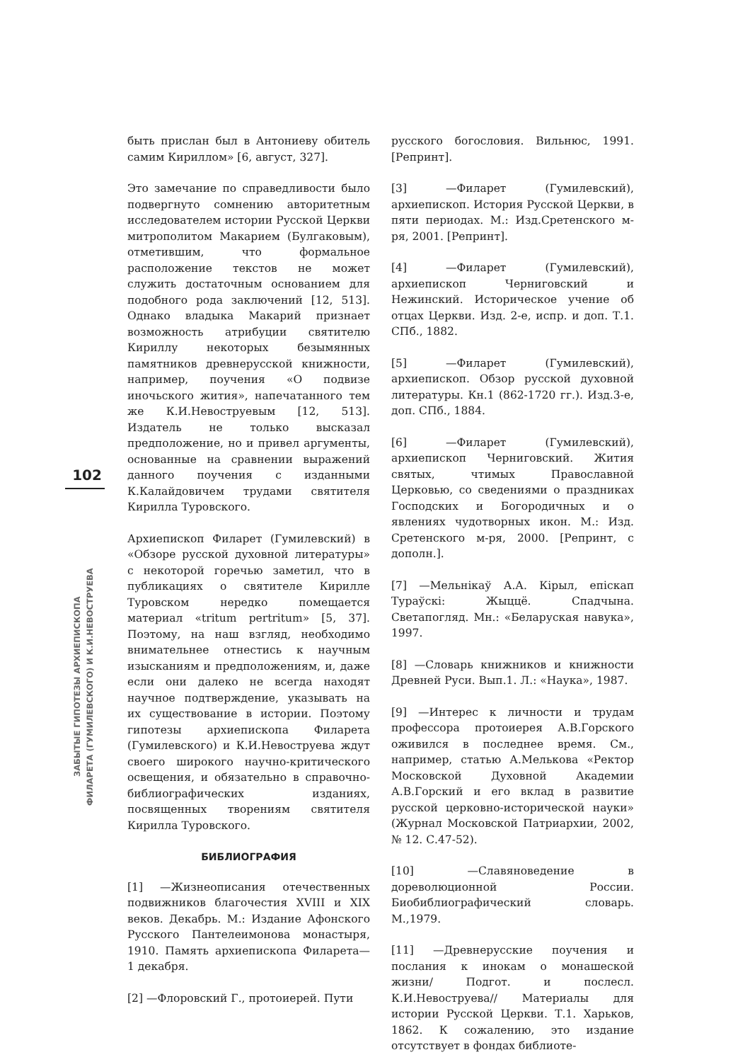102
ЗАБЫТЫЕ ГИПОТЕЗЫ АРХИЕПИСКОПА
ФИЛАРЕТА (ГУМИЛЕВСКОГО) И К.И.НЕВОСТРУЕВА
быть прислан был в Антониеву обитель самим Кириллом» [6, август, 327].
Это замечание по справедливости было подвергнуто сомнению авторитетным исследователем истории Русской Церкви митрополитом Макарием (Булгаковым), отметившим, что формальное расположение текстов не может служить достаточным основанием для подобного рода заключений [12, 513]. Однако владыка Макарий признает возможность атрибуции святителю Кириллу некоторых безымянных памятников древнерусской книжности, например, поучения «О подвизе иночьского жития», напечатанного тем же К.И.Невоструевым [12, 513]. Издатель не только высказал предположение, но и привел аргументы, основанные на сравнении выражений данного поучения с изданными К.Калайдовичем трудами святителя Кирилла Туровского.
Архиепископ Филарет (Гумилевский) в «Обзоре русской духовной литературы» с некоторой горечью заметил, что в публикациях о святителе Кирилле Туровском нередко помещается материал «tritum pertritum» [5, 37]. Поэтому, на наш взгляд, необходимо внимательнее отнестись к научным изысканиям и предположениям, и, даже если они далеко не всегда находят научное подтверждение, указывать на их существование в истории. Поэтому гипотезы архиепископа Филарета (Гумилевского) и К.И.Невоструева ждут своего широкого научно-критического освещения, и обязательно в справочно-библиографических изданиях, посвященных творениям святителя Кирилла Туровского.
БИБЛИОГРАФИЯ
[1] —Жизнеописания отечественных подвижников благочестия XVIII и XIX веков. Декабрь. М.: Издание Афонского Русского Пантелеимонова монастыря, 1910. Память архиепископа Филарета— 1 декабря.
[2] —Флоровский Г., протоиерей. Пути
русского богословия. Вильнюс, 1991. [Репринт].
[3] —Филарет (Гумилевский), архиепископ. История Русской Церкви, в пяти периодах. М.: Изд.Сретенского м-ря, 2001. [Репринт].
[4] —Филарет (Гумилевский), архиепископ Черниговский и Нежинский. Историческое учение об отцах Церкви. Изд. 2-е, испр. и доп. Т.1. СПб., 1882.
[5] —Филарет (Гумилевский), архиепископ. Обзор русской духовной литературы. Кн.1 (862-1720 гг.). Изд.3-е, доп. СПб., 1884.
[6] —Филарет (Гумилевский), архиепископ Черниговский. Жития святых, чтимых Православной Церковью, со сведениями о праздниках Господских и Богородичных и о явлениях чудотворных икон. М.: Изд. Сретенского м-ря, 2000. [Репринт, с дополн.].
[7] —Мельнікаў А.А. Кірыл, епіскап Тураўскі: Жыццё. Спадчына. Светапогляд. Мн.: «Беларуская навука», 1997.
[8] —Словарь книжников и книжности Древней Руси. Вып.1. Л.: «Наука», 1987.
[9] —Интерес к личности и трудам профессора протоиерея А.В.Горского оживился в последнее время. См., например, статью А.Мелькова «Ректор Московской Духовной Академии А.В.Горский и его вклад в развитие русской церковно-исторической науки» (Журнал Московской Патриархии, 2002, № 12. С.47-52).
[10] —Славяноведение в дореволюционной России. Биобиблиографический словарь. М.,1979.
[11] —Древнерусские поучения и послания к инокам о монашеской жизни/ Подгот. и послесл. К.И.Невоструева// Материалы для истории Русской Церкви. Т.1. Харьков, 1862. К сожалению, это издание отсутствует в фондах библиоте-